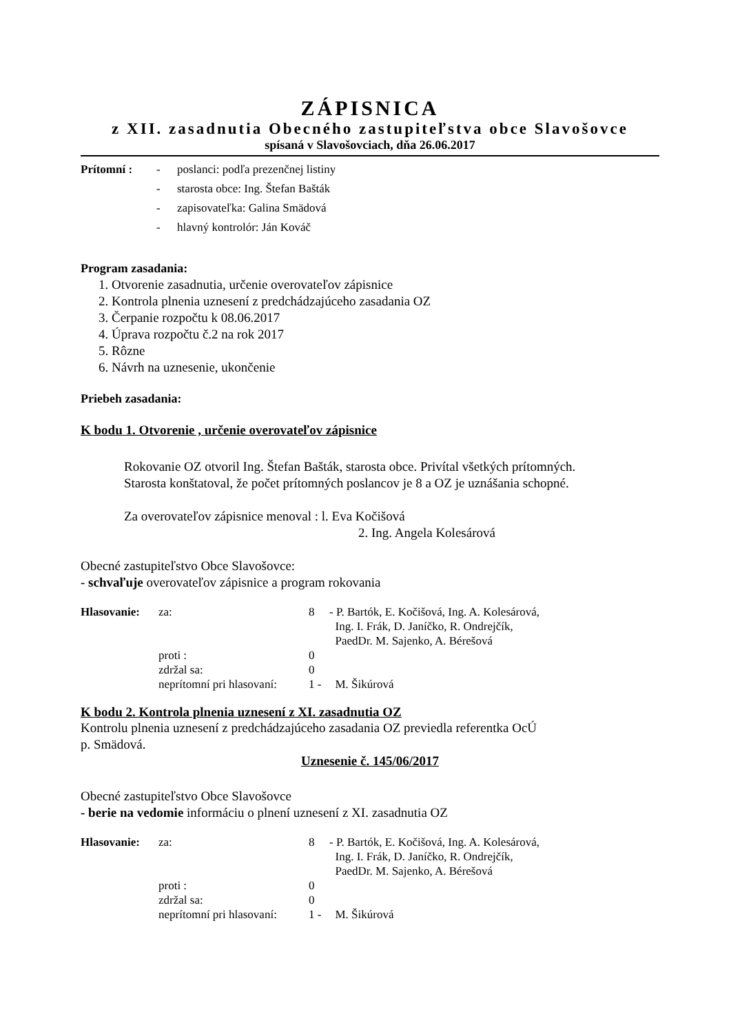ZÁPISNICA
z XII. zasadnutia Obecného zastupiteľstva obce Slavošovce
spísaná v Slavošovciach, dňa 26.06.2017
| Prítomní : | - | poslanci: podľa prezenčnej listiny |
| | - | starosta obce: Ing. Štefan Bašták |
| | - | zapisovateľka: Galina Smädová |
| | - | hlavný kontrolór: Ján Kováč |
Program zasadania:
1. Otvorenie zasadnutia, určenie overovateľov zápisnice
2. Kontrola plnenia uznesení z predchádzajúceho zasadania OZ
3. Čerpanie rozpočtu k 08.06.2017
4. Úprava rozpočtu č.2 na rok 2017
5. Rôzne
6. Návrh na uznesenie, ukončenie
Priebeh zasadania:
K bodu 1. Otvorenie , určenie overovateľov zápisnice
Rokovanie OZ otvoril Ing. Štefan Bašták, starosta obce. Privítal všetkých prítomných.
Starosta konštatoval, že počet prítomných poslancov je 8 a OZ je uznášania schopné.
Za overovateľov zápisnice menoval : l. Eva Kočišová
2. Ing. Angela Kolesárová
Obecné zastupiteľstvo Obce Slavošovce:
- schvaľuje overovateľov zápisnice a program rokovania
| Hlasovanie: | za: | 8 | - P. Bartók, E. Kočišová, Ing. A. Kolesárová, Ing. I. Frák, D. Janíčko, R. Ondrejčík, PaedDr. M. Sajenko, A. Bérešová |
| | proti : | 0 | |
| | zdržal sa: | 0 | |
| | neprítomní pri hlasovaní: | 1 - | M. Šikúrová |
K bodu 2. Kontrola plnenia uznesení z XI. zasadnutia OZ
Kontrolu plnenia uznesení z predchádzajúceho zasadania OZ previedla referentka OcÚ
p. Smädová.
Uznesenie č. 145/06/2017
Obecné zastupiteľstvo Obce Slavošovce
- berie na vedomie informáciu o plnení uznesení z XI. zasadnutia OZ
| Hlasovanie: | za: | 8 | - P. Bartók, E. Kočišová, Ing. A. Kolesárová, Ing. I. Frák, D. Janíčko, R. Ondrejčík, PaedDr. M. Sajenko, A. Bérešová |
| | proti : | 0 | |
| | zdržal sa: | 0 | |
| | neprítomní pri hlasovaní: | 1 - | M. Šikúrová |